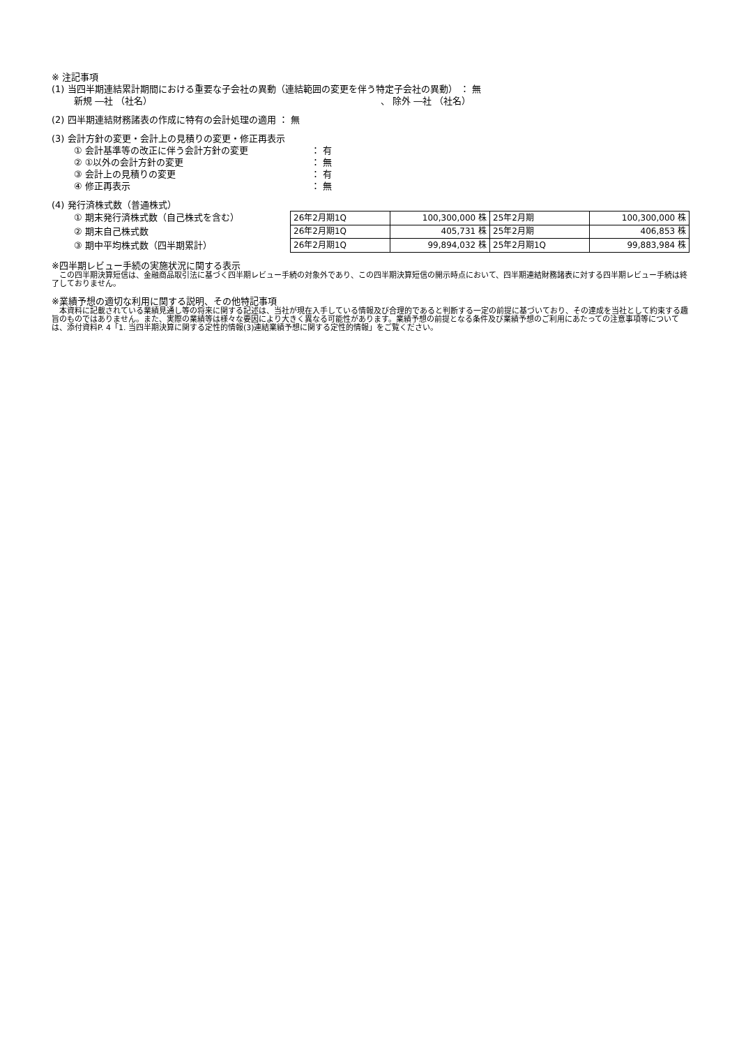※ 注記事項
(1) 当四半期連結累計期間における重要な子会社の異動（連結範囲の変更を伴う特定子会社の異動） ： 無
新規 ―社 （社名） 、 除外 ―社 （社名）
(2) 四半期連結財務諸表の作成に特有の会計処理の適用 ： 無
(3) 会計方針の変更・会計上の見積りの変更・修正再表示
① 会計基準等の改正に伴う会計方針の変更 ： 有
② ①以外の会計方針の変更 ： 無
③ 会計上の見積りの変更 ： 有
④ 修正再表示 ： 無
(4) 発行済株式数（普通株式）
① 期末発行済株式数（自己株式を含む）
② 期末自己株式数
③ 期中平均株式数（四半期累計）
| 26年2月期1Q | 100,300,000 株 | 25年2月期 | 100,300,000 株 |
| 26年2月期1Q | 405,731 株 | 25年2月期 | 406,853 株 |
| 26年2月期1Q | 99,894,032 株 | 25年2月期1Q | 99,883,984 株 |
※四半期レビュー手続の実施状況に関する表示
　この四半期決算短信は、金融商品取引法に基づく四半期レビュー手続の対象外であり、この四半期決算短信の開示時点において、四半期連結財務諸表に対する四半期レビュー手続は終了しておりません。
※業績予想の適切な利用に関する説明、その他特記事項
　本資料に記載されている業績見通し等の将来に関する記述は、当社が現在入手している情報及び合理的であると判断する一定の前提に基づいており、その達成を当社として約束する趣旨のものではありません。また、実際の業績等は様々な要因により大きく異なる可能性があります。業績予想の前提となる条件及び業績予想のご利用にあたっての注意事項等については、添付資料P. 4「1. 当四半期決算に関する定性的情報(3)連結業績予想に関する定性的情報」をご覧ください。